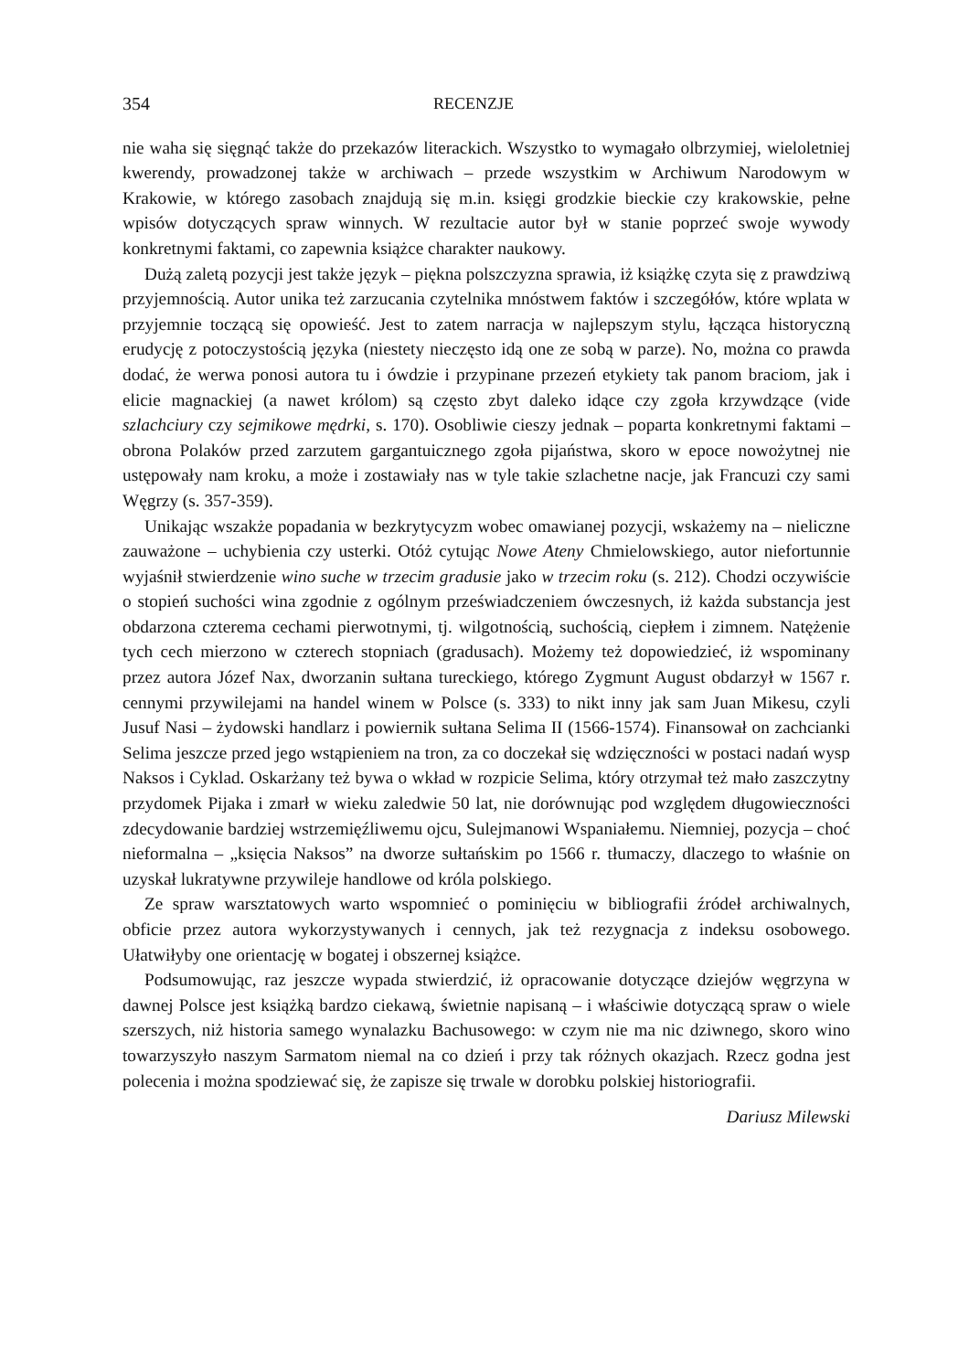354 RECENZJE
nie waha się sięgnąć także do przekazów literackich. Wszystko to wymagało olbrzymiej, wieloletniej kwerendy, prowadzonej także w archiwach – przede wszystkim w Archiwum Narodowym w Krakowie, w którego zasobach znajdują się m.in. księgi grodzkie bieckie czy krakowskie, pełne wpisów dotyczących spraw winnych. W rezultacie autor był w stanie poprzeć swoje wywody konkretnymi faktami, co zapewnia książce charakter naukowy.
Dużą zaletą pozycji jest także język – piękna polszczyzna sprawia, iż książkę czyta się z prawdziwą przyjemnością. Autor unika też zarzucania czytelnika mnóstwem faktów i szczegółów, które wplata w przyjemnie toczącą się opowieść. Jest to zatem narracja w najlepszym stylu, łącząca historyczną erudycję z potoczystością języka (niestety nieczęsto idą one ze sobą w parze). No, można co prawda dodać, że werwa ponosi autora tu i ówdzie i przypinane przezeń etykiety tak panom braciom, jak i elicie magnackiej (a nawet królom) są często zbyt daleko idące czy zgoła krzywdzące (vide szlachciury czy sejmikowe mędrki, s. 170). Osobliwie cieszy jednak – poparta konkretnymi faktami – obrona Polaków przed zarzutem gargantuicznego zgoła pijaństwa, skoro w epoce nowożytnej nie ustępowały nam kroku, a może i zostawiały nas w tyle takie szlachetne nacje, jak Francuzi czy sami Węgrzy (s. 357-359).
Unikając wszakże popadania w bezkrytycyzm wobec omawianej pozycji, wskażemy na – nieliczne zauważone – uchybienia czy usterki. Otóż cytując Nowe Ateny Chmielowskiego, autor niefortunnie wyjaśnił stwierdzenie wino suche w trzecim gradusie jako w trzecim roku (s. 212). Chodzi oczywiście o stopień suchości wina zgodnie z ogólnym przeświadczeniem ówczesnych, iż każda substancja jest obdarzona czterema cechami pierwotnymi, tj. wilgotnością, suchością, ciepłem i zimnem. Natężenie tych cech mierzono w czterech stopniach (gradusach). Możemy też dopowiedzieć, iż wspominany przez autora Józef Nax, dworzanin sułtana tureckiego, którego Zygmunt August obdarzył w 1567 r. cennymi przywilejami na handel winem w Polsce (s. 333) to nikt inny jak sam Juan Mikesu, czyli Jusuf Nasi – żydowski handlarz i powiernik sułtana Selima II (1566-1574). Finansował on zachcianki Selima jeszcze przed jego wstąpieniem na tron, za co doczekał się wdzięczności w postaci nadań wysp Naksos i Cyklad. Oskarżany też bywa o wkład w rozpicie Selima, który otrzymał też mało zaszczytny przydomek Pijaka i zmarł w wieku zaledwie 50 lat, nie dorównując pod względem długowieczności zdecydowanie bardziej wstrzemięźliwemu ojcu, Sulejmanowi Wspaniałemu. Niemniej, pozycja – choć nieformalna – „księcia Naksos” na dworze sułtańskim po 1566 r. tłumaczy, dlaczego to właśnie on uzyskał lukratywne przywileje handlowe od króla polskiego.
Ze spraw warsztatowych warto wspomnieć o pominięciu w bibliografii źródeł archiwalnych, obficie przez autora wykorzystywanych i cennych, jak też rezygnacja z indeksu osobowego. Ułatwiłyby one orientację w bogatej i obszernej książce.
Podsumowując, raz jeszcze wypada stwierdzić, iż opracowanie dotyczące dziejów węgrzyna w dawnej Polsce jest książką bardzo ciekawą, świetnie napisaną – i właściwie dotyczącą spraw o wiele szerszych, niż historia samego wynalazku Bachusowego: w czym nie ma nic dziwnego, skoro wino towarzyszyło naszym Sarmatom niemal na co dzień i przy tak różnych okazjach. Rzecz godna jest polecenia i można spodziewać się, że zapisze się trwale w dorobku polskiej historiografii.
Dariusz Milewski